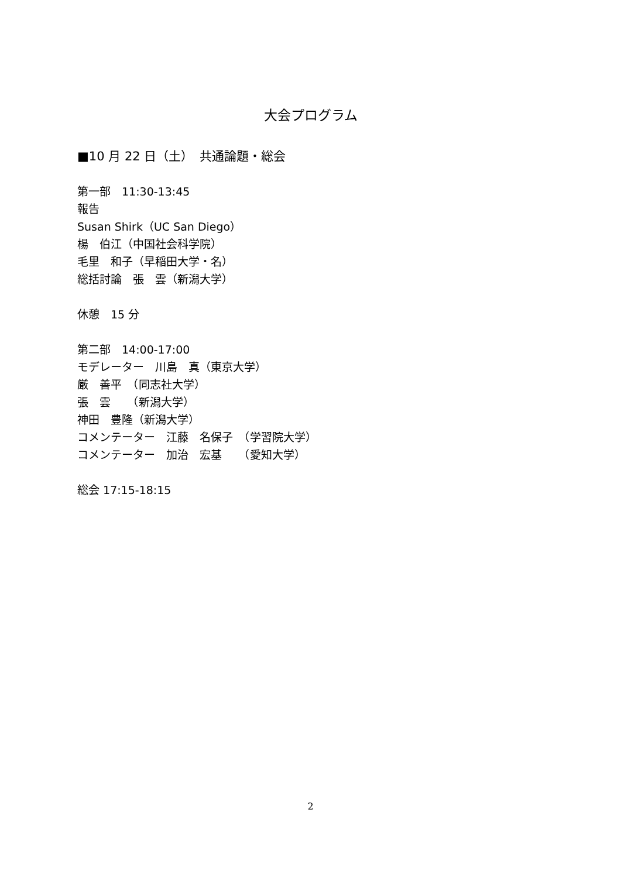大会プログラム
■10 月 22 日（土）　共通論題・総会
第一部　11:30-13:45
報告
Susan Shirk（UC San Diego）
楊　伯江（中国社会科学院）
毛里　和子（早稲田大学・名）
総括討論　張　雲（新潟大学）
休憩　15 分
第二部　14:00-17:00
モデレーター　川島　真（東京大学）
厳　善平　（同志社大学）
張　雲　　（新潟大学）
神田　豊隆（新潟大学）
コメンテーター　江藤　名保子　（学習院大学）
コメンテーター　加治　宏基　　（愛知大学）
総会 17:15-18:15
2